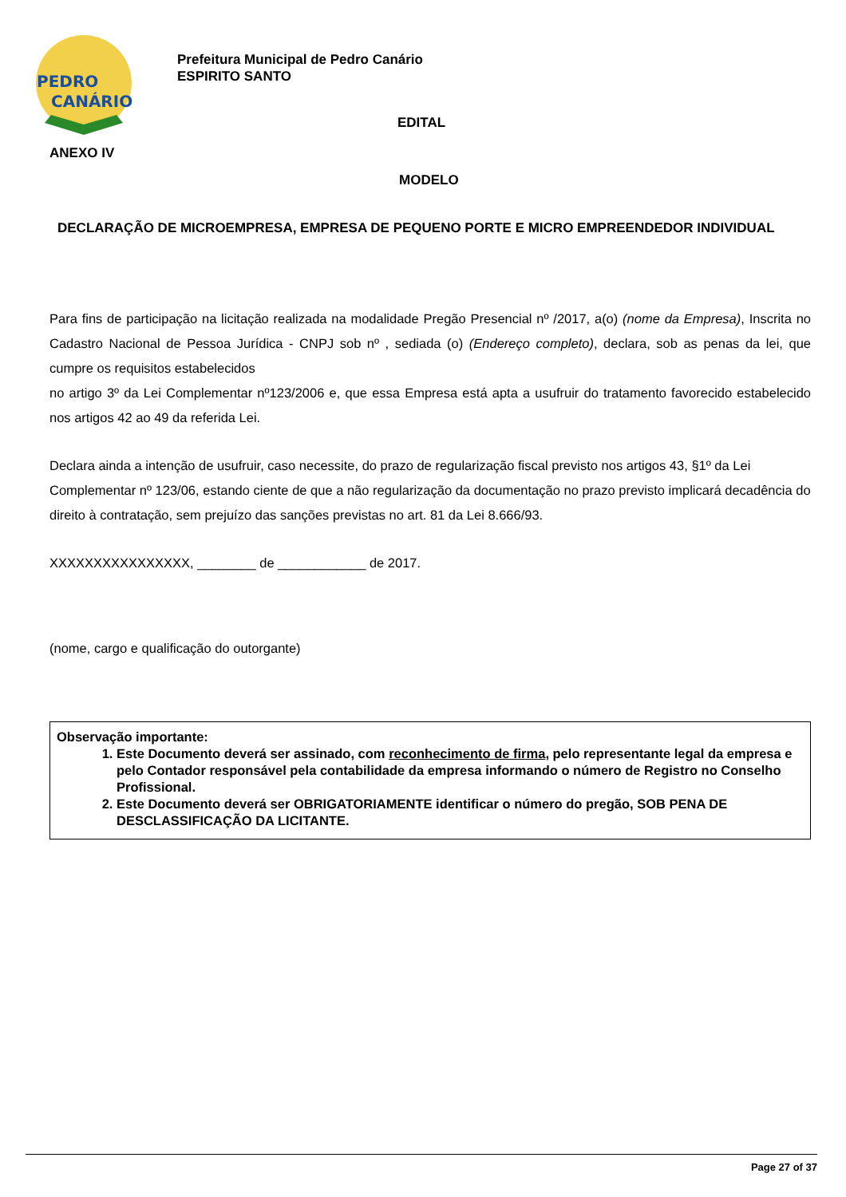PEDRO
CANÁRIO
Prefeitura Municipal de Pedro Canário
ESPIRITO SANTO
EDITAL
ANEXO IV
MODELO
DECLARAÇÃO DE MICROEMPRESA, EMPRESA DE PEQUENO PORTE E MICRO EMPREENDEDOR INDIVIDUAL
Para fins de participação na licitação realizada na modalidade Pregão Presencial nº /2017, a(o) (nome da Empresa), Inscrita no Cadastro Nacional de Pessoa Jurídica - CNPJ sob nº , sediada (o) (Endereço completo), declara, sob as penas da lei, que cumpre os requisitos estabelecidos
no artigo 3º da Lei Complementar nº123/2006 e, que essa Empresa está apta a usufruir do tratamento favorecido estabelecido nos artigos 42 ao 49 da referida Lei.
Declara ainda a intenção de usufruir, caso necessite, do prazo de regularização fiscal previsto nos artigos 43, §1º da Lei Complementar nº 123/06, estando ciente de que a não regularização da documentação no prazo previsto implicará decadência do direito à contratação, sem prejuízo das sanções previstas no art. 81 da Lei 8.666/93.
XXXXXXXXXXXXXXXX, ________ de ____________ de 2017.
(nome, cargo e qualificação do outorgante)
Observação importante:
1. Este Documento deverá ser assinado, com reconhecimento de firma, pelo representante legal da empresa e pelo Contador responsável pela contabilidade da empresa informando o número de Registro no Conselho Profissional.
2. Este Documento deverá ser OBRIGATORIAMENTE identificar o número do pregão, SOB PENA DE DESCLASSIFICAÇÃO DA LICITANTE.
Page 27 of 37